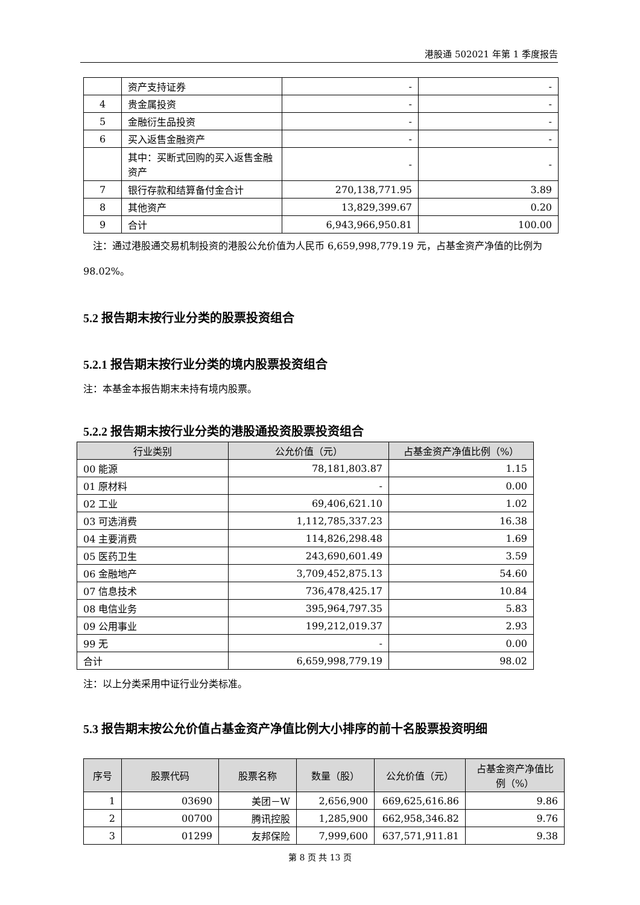港股通 502021 年第 1 季度报告
| | 资产支持证券 | - | - |
| 4 | 贵金属投资 | - | - |
| 5 | 金融衍生品投资 | - | - |
| 6 | 买入返售金融资产 | - | - |
| | 其中：买断式回购的买入返售金融资产 | - | - |
| 7 | 银行存款和结算备付金合计 | 270,138,771.95 | 3.89 |
| 8 | 其他资产 | 13,829,399.67 | 0.20 |
| 9 | 合计 | 6,943,966,950.81 | 100.00 |
注：通过港股通交易机制投资的港股公允价值为人民币 6,659,998,779.19 元，占基金资产净值的比例为 98.02%。
5.2 报告期末按行业分类的股票投资组合
5.2.1 报告期末按行业分类的境内股票投资组合
注：本基金本报告期末未持有境内股票。
5.2.2 报告期末按行业分类的港股通投资股票投资组合
| 行业类别 | 公允价值（元） | 占基金资产净值比例（%） |
| --- | --- | --- |
| 00 能源 | 78,181,803.87 | 1.15 |
| 01 原材料 | - | 0.00 |
| 02 工业 | 69,406,621.10 | 1.02 |
| 03 可选消费 | 1,112,785,337.23 | 16.38 |
| 04 主要消费 | 114,826,298.48 | 1.69 |
| 05 医药卫生 | 243,690,601.49 | 3.59 |
| 06 金融地产 | 3,709,452,875.13 | 54.60 |
| 07 信息技术 | 736,478,425.17 | 10.84 |
| 08 电信业务 | 395,964,797.35 | 5.83 |
| 09 公用事业 | 199,212,019.37 | 2.93 |
| 99 无 | - | 0.00 |
| 合计 | 6,659,998,779.19 | 98.02 |
注：以上分类采用中证行业分类标准。
5.3 报告期末按公允价值占基金资产净值比例大小排序的前十名股票投资明细
| 序号 | 股票代码 | 股票名称 | 数量（股） | 公允价值（元） | 占基金资产净值比例（%） |
| --- | --- | --- | --- | --- | --- |
| 1 | 03690 | 美团－W | 2,656,900 | 669,625,616.86 | 9.86 |
| 2 | 00700 | 腾讯控股 | 1,285,900 | 662,958,346.82 | 9.76 |
| 3 | 01299 | 友邦保险 | 7,999,600 | 637,571,911.81 | 9.38 |
第 8 页 共 13 页